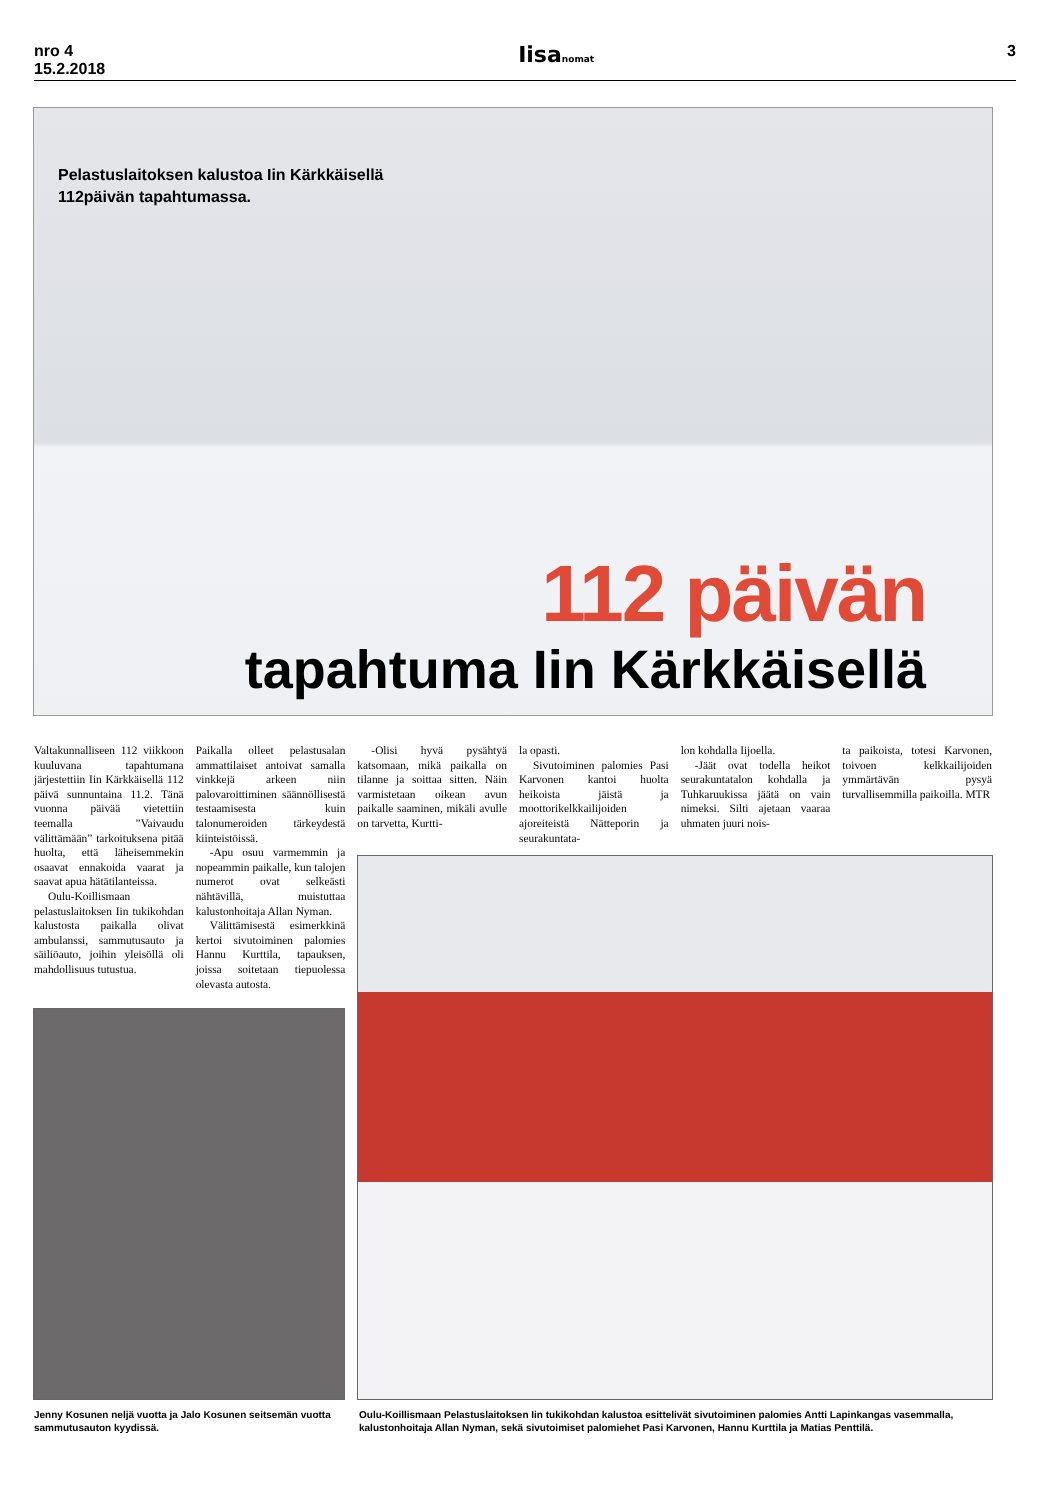nro 4
15.2.2018
Iisanomat
3
Pelastuslaitoksen kalustoa Iin Kärkkäisellä
112päivän tapahtumassa.
112 päivän
tapahtuma Iin Kärkkäisellä
Valtakunnalliseen 112 viikkoon kuuluvana tapahtumana järjestettiin Iin Kärkkäisellä 112 päivä sunnuntaina 11.2. Tänä vuonna päivää vietettiin teemalla ”Vaivaudu välittämään” tarkoituksena pitää huolta, että läheisemmekin osaavat ennakoida vaarat ja saavat apua hätätilanteissa.
Oulu-Koillismaan pelastuslaitoksen Iin tukikohdan kalustosta paikalla olivat ambulanssi, sammutusauto ja säiliöauto, joihin yleisöllä oli mahdollisuus tutustua.
Paikalla olleet pelastusalan ammattilaiset antoivat samalla vinkkejä arkeen niin palovaroittiminen säännöllisestä testaamisesta kuin talonumeroiden tärkeydestä kiinteistöissä.
-Apu osuu varmemmin ja nopeammin paikalle, kun talojen numerot ovat selkeästi nähtävillä, muistuttaa kalustonhoitaja Allan Nyman.
Välittämisestä esimerkkinä kertoi sivutoiminen palomies Hannu Kurttila, tapauksen, joissa soitetaan tiepuolessa olevasta autosta.
-Olisi hyvä pysähtyä katsomaan, mikä paikalla on tilanne ja soittaa sitten. Näin varmistetaan oikean avun paikalle saaminen, mikäli avulle on tarvetta, Kurtti-
la opasti.
Sivutoiminen palomies Pasi Karvonen kantoi huolta heikoista jäistä ja moottorikelkkailijoiden ajoreiteistä Nätteporin ja seurakuntata-
lon kohdalla Iijoella.
-Jäät ovat todella heikot seurakuntatalon kohdalla ja Tuhkaruukissa jäätä on vain nimeksi. Silti ajetaan vaaraa uhmaten juuri nois-
ta paikoista, totesi Karvonen, toivoen kelkkailijoiden ymmärtävän pysyä turvallisemmilla paikoilla. MTR
Jenny Kosunen neljä vuotta ja Jalo Kosunen seitsemän vuotta sammutusauton kyydissä.
Oulu-Koillismaan Pelastuslaitoksen Iin tukikohdan kalustoa esittelivät sivutoiminen palomies Antti Lapinkangas vasemmalla, kalustonhoitaja Allan Nyman, sekä sivutoimiset palomiehet Pasi Karvonen, Hannu Kurttila ja Matias Penttilä.